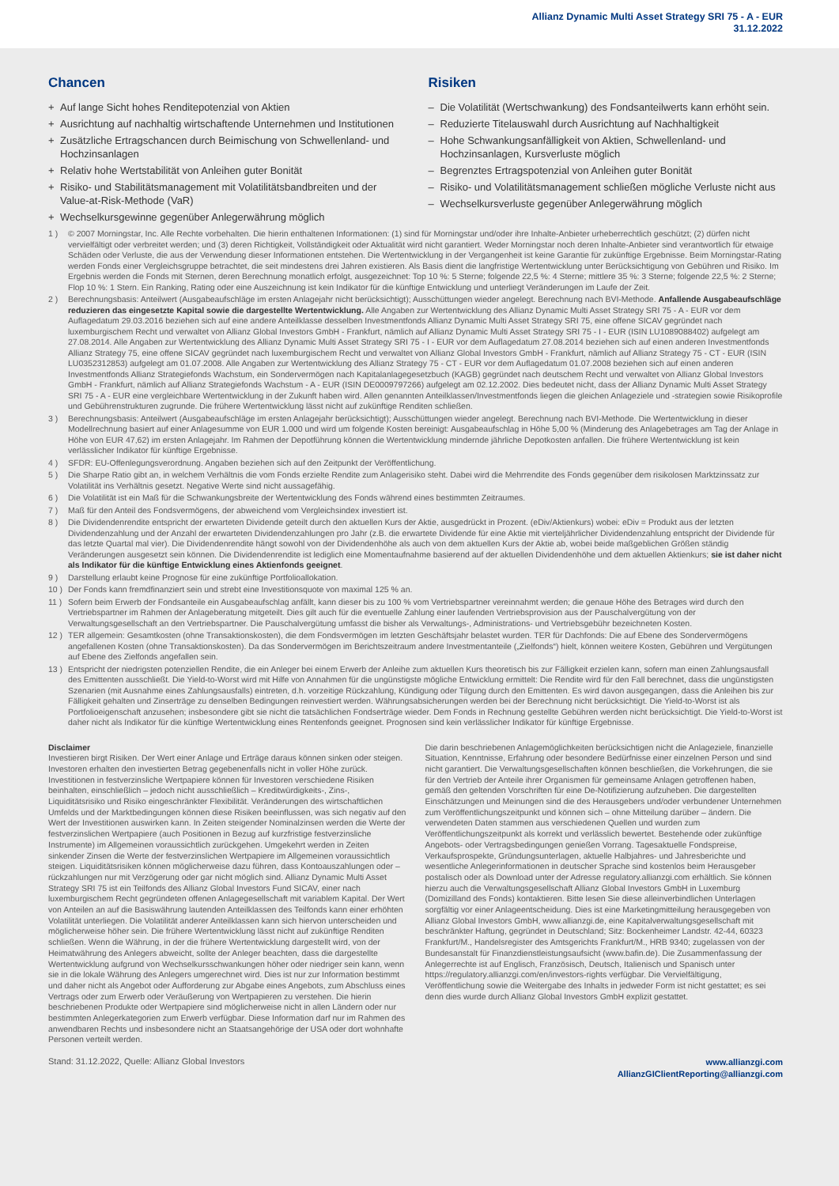Allianz Dynamic Multi Asset Strategy SRI 75 - A - EUR
31.12.2022
Chancen
+ Auf lange Sicht hohes Renditepotenzial von Aktien
+ Ausrichtung auf nachhaltig wirtschaftende Unternehmen und Institutionen
+ Zusätzliche Ertragschancen durch Beimischung von Schwellenland- und Hochzinsanlagen
+ Relativ hohe Wertstabilität von Anleihen guter Bonität
+ Risiko- und Stabilitätsmanagement mit Volatilitätsbandbreiten und der Value-at-Risk-Methode (VaR)
+ Wechselkursgewinne gegenüber Anlegerwährung möglich
Risiken
– Die Volatilität (Wertschwankung) des Fondsanteilwerts kann erhöht sein.
– Reduzierte Titelauswahl durch Ausrichtung auf Nachhaltigkeit
– Hohe Schwankungsanfälligkeit von Aktien, Schwellenland- und Hochzinsanlagen, Kursverluste möglich
– Begrenztes Ertragspotenzial von Anleihen guter Bonität
– Risiko- und Volatilitätsmanagement schließen mögliche Verluste nicht aus
– Wechselkursverluste gegenüber Anlegerwährung möglich
1 ) © 2007 Morningstar, Inc. Alle Rechte vorbehalten. Die hierin enthaltenen Informationen: (1) sind für Morningstar und/oder ihre Inhalte-Anbieter urheberrechtlich geschützt; (2) dürfen nicht vervielfältigt oder verbreitet werden; und (3) deren Richtigkeit, Vollständigkeit oder Aktualität wird nicht garantiert. Weder Morningstar noch deren Inhalte-Anbieter sind verantwortlich für etwaige Schäden oder Verluste, die aus der Verwendung dieser Informationen entstehen. Die Wertentwicklung in der Vergangenheit ist keine Garantie für zukünftige Ergebnisse. Beim Morningstar-Rating werden Fonds einer Vergleichsgruppe betrachtet, die seit mindestens drei Jahren existieren. Als Basis dient die langfristige Wertentwicklung unter Berücksichtigung von Gebühren und Risiko. Im Ergebnis werden die Fonds mit Sternen, deren Berechnung monatlich erfolgt, ausgezeichnet: Top 10 %: 5 Sterne; folgende 22,5 %: 4 Sterne; mittlere 35 %: 3 Sterne; folgende 22,5 %: 2 Sterne; Flop 10 %: 1 Stern. Ein Ranking, Rating oder eine Auszeichnung ist kein Indikator für die künftige Entwicklung und unterliegt Veränderungen im Laufe der Zeit.
2 ) Berechnungsbasis: Anteilwert (Ausgabeaufschläge im ersten Anlagejahr nicht berücksichtigt); Ausschüttungen wieder angelegt. Berechnung nach BVI-Methode. Anfallende Ausgabeaufschläge reduzieren das eingesetzte Kapital sowie die dargestellte Wertentwicklung. Alle Angaben zur Wertentwicklung des Allianz Dynamic Multi Asset Strategy SRI 75 - A - EUR vor dem Auflagedatum 29.03.2016 beziehen sich auf eine andere Anteilklasse desselben Investmentfonds Allianz Dynamic Multi Asset Strategy SRI 75, eine offene SICAV gegründet nach luxemburgischem Recht und verwaltet von Allianz Global Investors GmbH - Frankfurt, nämlich auf Allianz Dynamic Multi Asset Strategy SRI 75 - I - EUR (ISIN LU1089088402) aufgelegt am 27.08.2014. Alle Angaben zur Wertentwicklung des Allianz Dynamic Multi Asset Strategy SRI 75 - I - EUR vor dem Auflagedatum 27.08.2014 beziehen sich auf einen anderen Investmentfonds Allianz Strategy 75, eine offene SICAV gegründet nach luxemburgischem Recht und verwaltet von Allianz Global Investors GmbH - Frankfurt, nämlich auf Allianz Strategy 75 - CT - EUR (ISIN LU0352312853) aufgelegt am 01.07.2008. Alle Angaben zur Wertentwicklung des Allianz Strategy 75 - CT - EUR vor dem Auflagedatum 01.07.2008 beziehen sich auf einen anderen Investmentfonds Allianz Strategiefonds Wachstum, ein Sondervermögen nach Kapitalanlagegesetzbuch (KAGB) gegründet nach deutschem Recht und verwaltet von Allianz Global Investors GmbH - Frankfurt, nämlich auf Allianz Strategiefonds Wachstum - A - EUR (ISIN DE0009797266) aufgelegt am 02.12.2002. Dies bedeutet nicht, dass der Allianz Dynamic Multi Asset Strategy SRI 75 - A - EUR eine vergleichbare Wertentwicklung in der Zukunft haben wird. Allen genannten Anteilklassen/Investmentfonds liegen die gleichen Anlageziele und -strategien sowie Risikoprofile und Gebührenstrukturen zugrunde. Die frühere Wertentwicklung lässt nicht auf zukünftige Renditen schließen.
3 ) Berechnungsbasis: Anteilwert (Ausgabeaufschläge im ersten Anlagejahr berücksichtigt); Ausschüttungen wieder angelegt. Berechnung nach BVI-Methode. Die Wertentwicklung in dieser Modellrechnung basiert auf einer Anlagesumme von EUR 1.000 und wird um folgende Kosten bereinigt: Ausgabeaufschlag in Höhe 5,00 % (Minderung des Anlagebetrages am Tag der Anlage in Höhe von EUR 47,62) im ersten Anlagejahr. Im Rahmen der Depotführung können die Wertentwicklung mindernde jährliche Depotkosten anfallen. Die frühere Wertentwicklung ist kein verlässlicher Indikator für künftige Ergebnisse.
4 ) SFDR: EU-Offenlegungsverordnung. Angaben beziehen sich auf den Zeitpunkt der Veröffentlichung.
5 ) Die Sharpe Ratio gibt an, in welchem Verhältnis die vom Fonds erzielte Rendite zum Anlagerisiko steht. Dabei wird die Mehrrendite des Fonds gegenüber dem risikolosen Marktzinssatz zur Volatilität ins Verhältnis gesetzt. Negative Werte sind nicht aussagefähig.
6 ) Die Volatilität ist ein Maß für die Schwankungsbreite der Wertentwicklung des Fonds während eines bestimmten Zeitraumes.
7 ) Maß für den Anteil des Fondsvermögens, der abweichend vom Vergleichsindex investiert ist.
8 ) Die Dividendenrendite entspricht der erwarteten Dividende geteilt durch den aktuellen Kurs der Aktie, ausgedrückt in Prozent. (eDiv/Aktienkurs) wobei: eDiv = Produkt aus der letzten Dividendenzahlung und der Anzahl der erwarteten Dividendenzahlungen pro Jahr (z.B. die erwartete Dividende für eine Aktie mit vierteljährlicher Dividendenzahlung entspricht der Dividende für das letzte Quartal mal vier). Die Dividendenrendite hängt sowohl von der Dividendenhöhe als auch von dem aktuellen Kurs der Aktie ab, wobei beide maßgeblichen Größen ständig Veränderungen ausgesetzt sein können. Die Dividendenrendite ist lediglich eine Momentaufnahme basierend auf der aktuellen Dividendenhöhe und dem aktuellen Aktienkurs; sie ist daher nicht als Indikator für die künftige Entwicklung eines Aktienfonds geeignet.
9 ) Darstellung erlaubt keine Prognose für eine zukünftige Portfolioallokation.
10 )
Der Fonds kann fremdfinanziert sein und strebt eine Investitionsquote von maximal 125 % an.
11 )
Sofern beim Erwerb der Fondsanteile ein Ausgabeaufschlag anfällt, kann dieser bis zu 100 % vom Vertriebspartner vereinnahmt werden; die genaue Höhe des Betrages wird durch den Vertriebspartner im Rahmen der Anlageberatung mitgeteilt. Dies gilt auch für die eventuelle Zahlung einer laufenden Vertriebsprovision aus der Pauschalvergütung von der Verwaltungsgesellschaft an den Vertriebspartner. Die Pauschalvergütung umfasst die bisher als Verwaltungs-, Administrations- und Vertriebsgebühr bezeichneten Kosten.
12 )
TER allgemein: Gesamtkosten (ohne Transaktionskosten), die dem Fondsvermögen im letzten Geschäftsjahr belastet wurden. TER für Dachfonds: Die auf Ebene des Sondervermögens angefallenen Kosten (ohne Transaktionskosten). Da das Sondervermögen im Berichtszeitraum andere Investmentanteile („Zielfonds“) hielt, können weitere Kosten, Gebühren und Vergütungen auf Ebene des Zielfonds angefallen sein.
13 )
Entspricht der niedrigsten potenziellen Rendite, die ein Anleger bei einem Erwerb der Anleihe zum aktuellen Kurs theoretisch bis zur Fälligkeit erzielen kann, sofern man einen Zahlungsausfall des Emittenten ausschließt. Die Yield-to-Worst wird mit Hilfe von Annahmen für die ungünstigste mögliche Entwicklung ermittelt: Die Rendite wird für den Fall berechnet, dass die ungünstigsten Szenarien (mit Ausnahme eines Zahlungsausfalls) eintreten, d.h. vorzeitige Rückzahlung, Kündigung oder Tilgung durch den Emittenten. Es wird davon ausgegangen, dass die Anleihen bis zur Fälligkeit gehalten und Zinserträge zu denselben Bedingungen reinvestiert werden. Währungsabsicherungen werden bei der Berechnung nicht berücksichtigt. Die Yield-to-Worst ist als Portfolioeigenschaft anzusehen; insbesondere gibt sie nicht die tatsächlichen Fondserträge wieder. Dem Fonds in Rechnung gestellte Gebühren werden nicht berücksichtigt. Die Yield-to-Worst ist daher nicht als Indikator für die künftige Wertentwicklung eines Rentenfonds geeignet. Prognosen sind kein verlässlicher Indikator für künftige Ergebnisse.
Disclaimer
Investieren birgt Risiken. Der Wert einer Anlage und Erträge daraus können sinken oder steigen. Investoren erhalten den investierten Betrag gegebenenfalls nicht in voller Höhe zurück. Investitionen in festverzinsliche Wertpapiere können für Investoren verschiedene Risiken beinhalten, einschließlich – jedoch nicht ausschließlich – Kreditwürdigkeits-, Zins-, Liquiditätsrisiko und Risiko eingeschränkter Flexibilität. Veränderungen des wirtschaftlichen Umfelds und der Marktbedingungen können diese Risiken beeinflussen, was sich negativ auf den Wert der Investitionen auswirken kann. In Zeiten steigender Nominalzinsen werden die Werte der festverzinslichen Wertpapiere (auch Positionen in Bezug auf kurzfristige festverzinsliche Instrumente) im Allgemeinen voraussichtlich zurückgehen. Umgekehrt werden in Zeiten sinkender Zinsen die Werte der festverzinslichen Wertpapiere im Allgemeinen voraussichtlich steigen. Liquiditätsrisiken können möglicherweise dazu führen, dass Kontoauszahlungen oder –rückzahlungen nur mit Verzögerung oder gar nicht möglich sind. Allianz Dynamic Multi Asset Strategy SRI 75 ist ein Teilfonds des Allianz Global Investors Fund SICAV, einer nach luxemburgischem Recht gegründeten offenen Anlagegesellschaft mit variablem Kapital. Der Wert von Anteilen an auf die Basiswährung lautenden Anteilklassen des Teilfonds kann einer erhöhten Volatilität unterliegen. Die Volatilität anderer Anteilklassen kann sich hiervon unterscheiden und möglicherweise höher sein. Die frühere Wertentwicklung lässt nicht auf zukünftige Renditen schließen. Wenn die Währung, in der die frühere Wertentwicklung dargestellt wird, von der Heimatwährung des Anlegers abweicht, sollte der Anleger beachten, dass die dargestellte Wertentwicklung aufgrund von Wechselkursschwankungen höher oder niedriger sein kann, wenn sie in die lokale Währung des Anlegers umgerechnet wird. Dies ist nur zur Information bestimmt und daher nicht als Angebot oder Aufforderung zur Abgabe eines Angebots, zum Abschluss eines Vertrags oder zum Erwerb oder Veräußerung von Wertpapieren zu verstehen. Die hierin beschriebenen Produkte oder Wertpapiere sind möglicherweise nicht in allen Ländern oder nur bestimmten Anlegerkategorien zum Erwerb verfügbar. Diese Information darf nur im Rahmen des anwendbaren Rechts und insbesondere nicht an Staatsangehörige der USA oder dort wohnhafte Personen verteilt werden.
Die darin beschriebenen Anlagemöglichkeiten berücksichtigen nicht die Anlageziele, finanzielle Situation, Kenntnisse, Erfahrung oder besondere Bedürfnisse einer einzelnen Person und sind nicht garantiert. Die Verwaltungsgesellschaften können beschließen, die Vorkehrungen, die sie für den Vertrieb der Anteile ihrer Organismen für gemeinsame Anlagen getroffenen haben, gemäß den geltenden Vorschriften für eine De-Notifizierung aufzuheben. Die dargestellten Einschätzungen und Meinungen sind die des Herausgebers und/oder verbundener Unternehmen zum Veröffentlichungszeitpunkt und können sich – ohne Mitteilung darüber – ändern. Die verwendeten Daten stammen aus verschiedenen Quellen und wurden zum Veröffentlichungszeitpunkt als korrekt und verlässlich bewertet. Bestehende oder zukünftige Angebots- oder Vertragsbedingungen genießen Vorrang. Tagesaktuelle Fondspreise, Verkaufsprospekte, Gründungsunterlagen, aktuelle Halbjahres- und Jahresberichte und wesentliche Anlegerinformationen in deutscher Sprache sind kostenlos beim Herausgeber postalisch oder als Download unter der Adresse regulatory.allianzgi.com erhältlich. Sie können hierzu auch die Verwaltungsgesellschaft Allianz Global Investors GmbH in Luxemburg (Domizilland des Fonds) kontaktieren. Bitte lesen Sie diese alleinverbindlichen Unterlagen sorgfältig vor einer Anlageentscheidung. Dies ist eine Marketingmitteilung herausgegeben von Allianz Global Investors GmbH, www.allianzgi.de, eine Kapitalverwaltungsgesellschaft mit beschränkter Haftung, gegründet in Deutschland; Sitz: Bockenheimer Landstr. 42-44, 60323 Frankfurt/M., Handelsregister des Amtsgerichts Frankfurt/M., HRB 9340; zugelassen von der Bundesanstalt für Finanzdienstleistungsaufsicht (www.bafin.de). Die Zusammenfassung der Anlegerrechte ist auf Englisch, Französisch, Deutsch, Italienisch und Spanisch unter https://regulatory.allianzgi.com/en/investors-rights verfügbar. Die Vervielfältigung, Veröffentlichung sowie die Weitergabe des Inhalts in jedweder Form ist nicht gestattet; es sei denn dies wurde durch Allianz Global Investors GmbH explizit gestattet.
Stand: 31.12.2022, Quelle: Allianz Global Investors
www.allianzgi.com
AllianzGIClientReporting@allianzgi.com